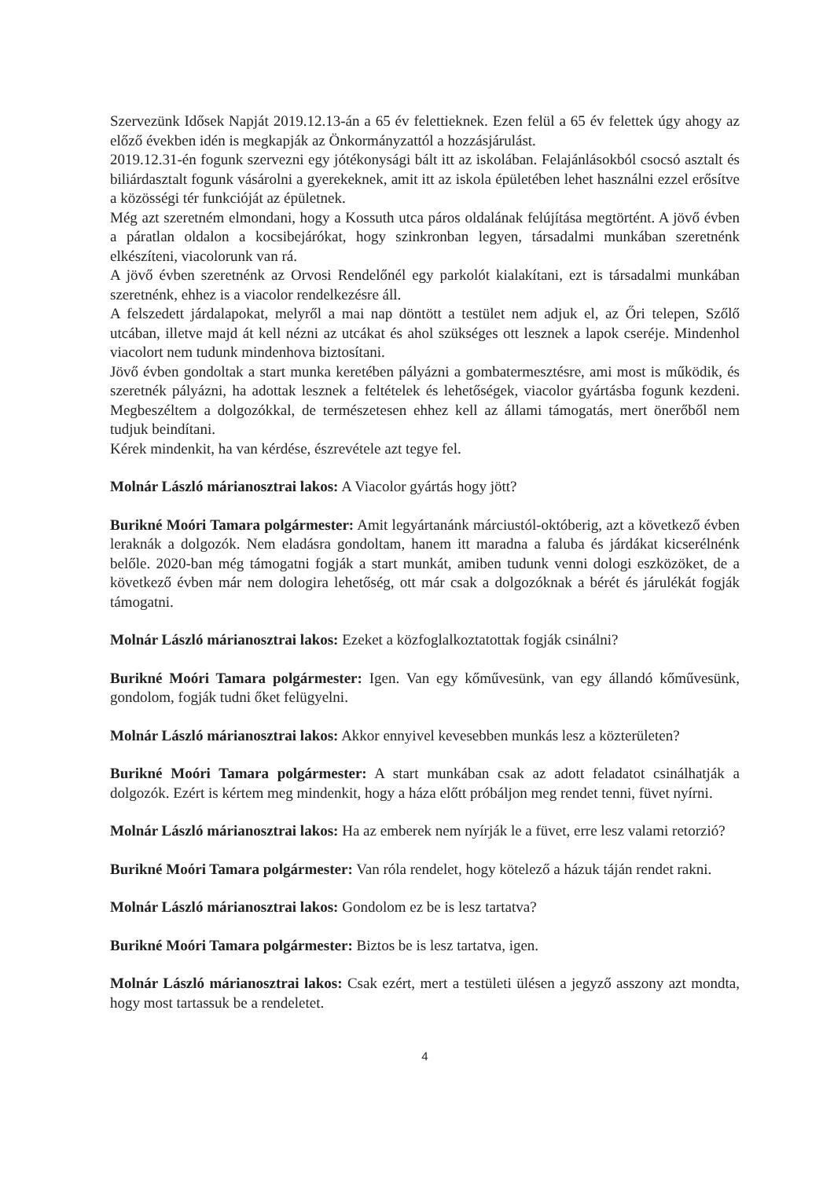Szervezünk Idősek Napját 2019.12.13-án a 65 év felettieknek. Ezen felül a 65 év felettek úgy ahogy az előző években idén is megkapják az Önkormányzattól a hozzásjárulást.
2019.12.31-én fogunk szervezni egy jótékonysági bált itt az iskolában. Felajánlásokból csocsó asztalt és biliárdasztalt fogunk vásárolni a gyerekeknek, amit itt az iskola épületében lehet használni ezzel erősítve a közösségi tér funkcióját az épületnek.
Még azt szeretném elmondani, hogy a Kossuth utca páros oldalának felújítása megtörtént. A jövő évben a páratlan oldalon a kocsibejárókat, hogy szinkronban legyen, társadalmi munkában szeretnénk elkészíteni, viacolorunk van rá.
A jövő évben szeretnénk az Orvosi Rendelőnél egy parkolót kialakítani, ezt is társadalmi munkában szeretnénk, ehhez is a viacolor rendelkezésre áll.
A felszedett járdalapokat, melyről a mai nap döntött a testület nem adjuk el, az Őri telepen, Szőlő utcában, illetve majd át kell nézni az utcákat és ahol szükséges ott lesznek a lapok cseréje. Mindenhol viacolort nem tudunk mindenhova biztosítani.
Jövő évben gondoltak a start munka keretében pályázni a gombatermesztésre, ami most is működik, és szeretnék pályázni, ha adottak lesznek a feltételek és lehetőségek, viacolor gyártásba fogunk kezdeni. Megbeszéltem a dolgozókkal, de természetesen ehhez kell az állami támogatás, mert önerőből nem tudjuk beindítani.
Kérek mindenkit, ha van kérdése, észrevétele azt tegye fel.
Molnár László márianosztrai lakos: A Viacolor gyártás hogy jött?
Burikné Moóri Tamara polgármester: Amit legyártanánk márciustól-októberig, azt a következő évben leraknák a dolgozók. Nem eladásra gondoltam, hanem itt maradna a faluba és járdákat kicserélnénk belőle. 2020-ban még támogatni fogják a start munkát, amiben tudunk venni dologi eszközöket, de a következő évben már nem dologira lehetőség, ott már csak a dolgozóknak a bérét és járulékát fogják támogatni.
Molnár László márianosztrai lakos: Ezeket a közfoglalkoztatottak fogják csinálni?
Burikné Moóri Tamara polgármester: Igen. Van egy kőművesünk, van egy állandó kőművesünk, gondolom, fogják tudni őket felügyelni.
Molnár László márianosztrai lakos: Akkor ennyivel kevesebben munkás lesz a közterületen?
Burikné Moóri Tamara polgármester: A start munkában csak az adott feladatot csinálhatják a dolgozók. Ezért is kértem meg mindenkit, hogy a háza előtt próbáljon meg rendet tenni, füvet nyírni.
Molnár László márianosztrai lakos: Ha az emberek nem nyírják le a füvet, erre lesz valami retorzió?
Burikné Moóri Tamara polgármester: Van róla rendelet, hogy kötelező a házuk táján rendet rakni.
Molnár László márianosztrai lakos: Gondolom ez be is lesz tartatva?
Burikné Moóri Tamara polgármester: Biztos be is lesz tartatva, igen.
Molnár László márianosztrai lakos: Csak ezért, mert a testületi ülésen a jegyző asszony azt mondta, hogy most tartassuk be a rendeletet.
4